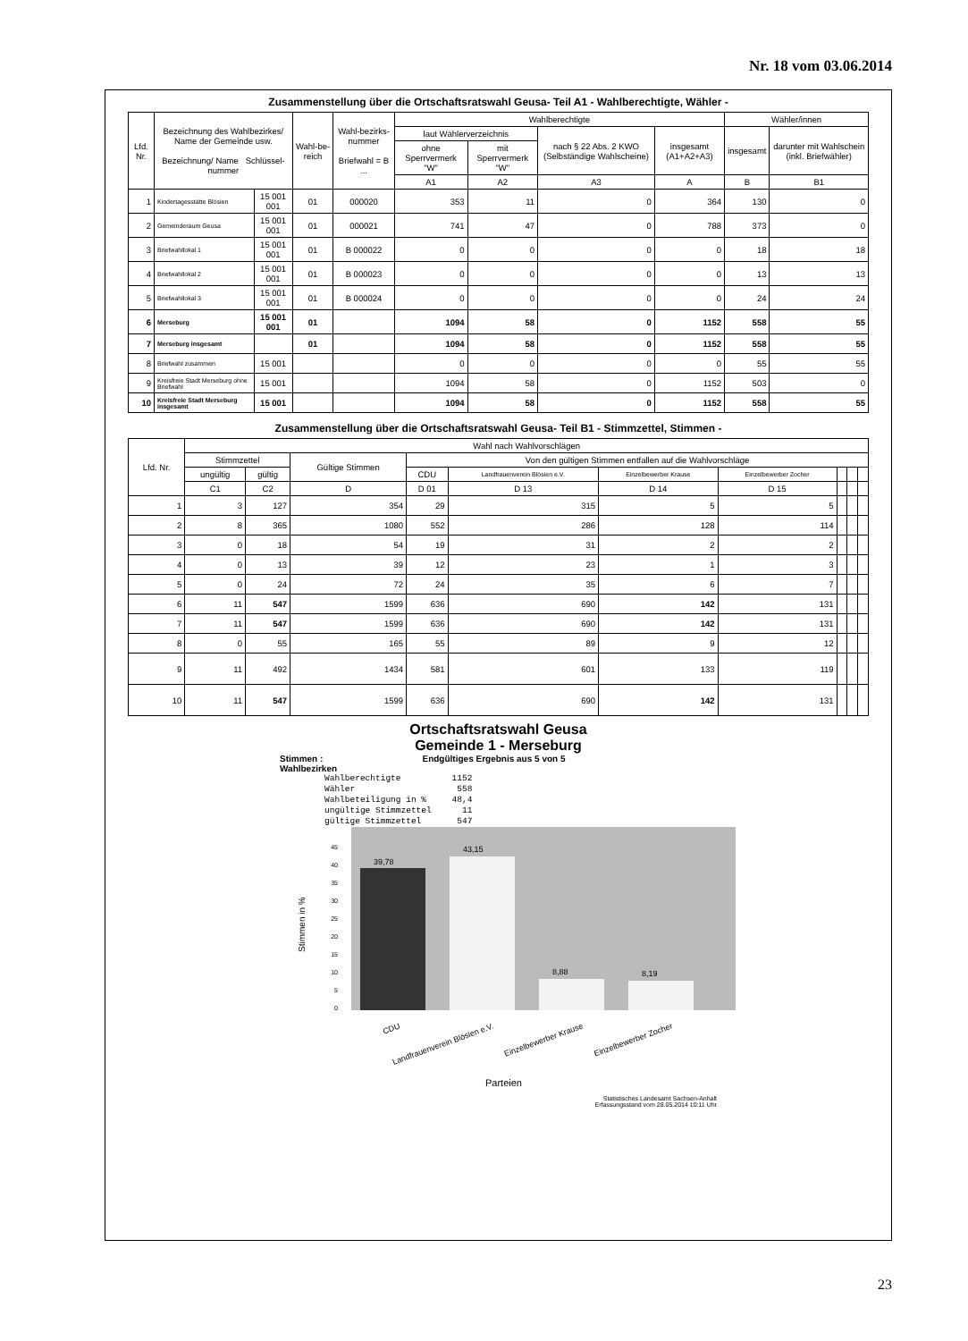Nr. 18 vom 03.06.2014
Zusammenstellung über die Ortschaftsratswahl Geusa- Teil A1 - Wahlberechtigte, Wähler -
| Lfd. Nr. | Bezeichnung des Wahlbezirkes/ Name der Gemeinde usw. Bezeichnung/ Name Schlüssel-nummer | | Wahl-be-reich | Wahl-bezirks-nummer Briefwahl = B ... | Wahlberechtigte | | | | Wähler/innen | |
| --- | --- | --- | --- | --- | --- | --- | --- | --- | --- | --- |
| | | | | | laut Wählerverzeichnis | | nach § 22 Abs. 2 KWO (Selbständige Wahlscheine) | insgesamt (A1+A2+A3) | insgesamt | darunter mit Wahlschein (inkl. Briefwähler) |
| | | | | | ohne Sperrvermerk "W" | mit Sperrvermerk "W" | | | | |
| | | | | | A1 | A2 | A3 | A | B | B1 |
| 1 | Kindertagesstätte Blösien | 15 001 001 | 01 | 000020 | 353 | 11 | 0 | 364 | 130 | 0 |
| 2 | Gemeinderaum Geusa | 15 001 001 | 01 | 000021 | 741 | 47 | 0 | 788 | 373 | 0 |
| 3 | Briefwahllokal 1 | 15 001 001 | 01 | B 000022 | 0 | 0 | 0 | 0 | 18 | 18 |
| 4 | Briefwahllokal 2 | 15 001 001 | 01 | B 000023 | 0 | 0 | 0 | 0 | 13 | 13 |
| 5 | Briefwahllokal 3 | 15 001 001 | 01 | B 000024 | 0 | 0 | 0 | 0 | 24 | 24 |
| 6 | Merseburg | 15 001 001 | 01 | | 1094 | 58 | 0 | 1152 | 558 | 55 |
| 7 | Merseburg insgesamt | | 01 | | 1094 | 58 | 0 | 1152 | 558 | 55 |
| 8 | Briefwahl zusammen | 15 001 | | | 0 | 0 | 0 | 0 | 55 | 55 |
| 9 | Kreisfreie Stadt Merseburg ohne Briefwahl | 15 001 | | | 1094 | 58 | 0 | 1152 | 503 | 0 |
| 10 | Kreisfreie Stadt Merseburg insgesamt | 15 001 | | | 1094 | 58 | 0 | 1152 | 558 | 55 |
Zusammenstellung über die Ortschaftsratswahl Geusa- Teil B1 - Stimmzettel, Stimmen -
| Lfd. Nr. | Wahl nach Wahlvorschlägen | | | | | | | | | |
| --- | --- | --- | --- | --- | --- | --- | --- | --- | --- | --- |
| | Stimmzettel | | Gültige Stimmen | Von den gültigen Stimmen entfallen auf die Wahlvorschläge | | | | | | |
| | ungültig | gültig | | CDU | Landfrauenverein Blösien e.V. | Einzelbewerber Krause | Einzelbewerber Zocher | | | |
| | C1 | C2 | D | D 01 | D 13 | D 14 | D 15 | | | |
| 1 | 3 | 127 | 354 | 29 | 315 | 5 | 5 | | | |
| 2 | 8 | 365 | 1080 | 552 | 286 | 128 | 114 | | | |
| 3 | 0 | 18 | 54 | 19 | 31 | 2 | 2 | | | |
| 4 | 0 | 13 | 39 | 12 | 23 | 1 | 3 | | | |
| 5 | 0 | 24 | 72 | 24 | 35 | 6 | 7 | | | |
| 6 | 11 | 547 | 1599 | 636 | 690 | 142 | 131 | | | |
| 7 | 11 | 547 | 1599 | 636 | 690 | 142 | 131 | | | |
| 8 | 0 | 55 | 165 | 55 | 89 | 9 | 12 | | | |
| 9 | 11 | 492 | 1434 | 581 | 601 | 133 | 119 | | | |
| 10 | 11 | 547 | 1599 | 636 | 690 | 142 | 131 | | | |
Ortschaftsratswahl Geusa
Gemeinde 1 - Merseburg
Stimmen : Endgültiges Ergebnis aus 5 von 5
Wahlbezirken
Wahlberechtigte          1152
Wähler                    558
Wahlbeteiligung in %     48,4
ungültige Stimmzettel      11
gültige Stimmzettel       547
Stimmen in %
0
5
10
15
20
25
30
35
40
45
39,78
43,15
8,88
8,19
CDU
Landfrauenverein Blösien e.V.
Einzelbewerber Krause
Einzelbewerber Zocher
Parteien
Statistisches Landesamt Sachsen-Anhalt
Erfassungsstand vom 28.05.2014 10:11 Uhr
23